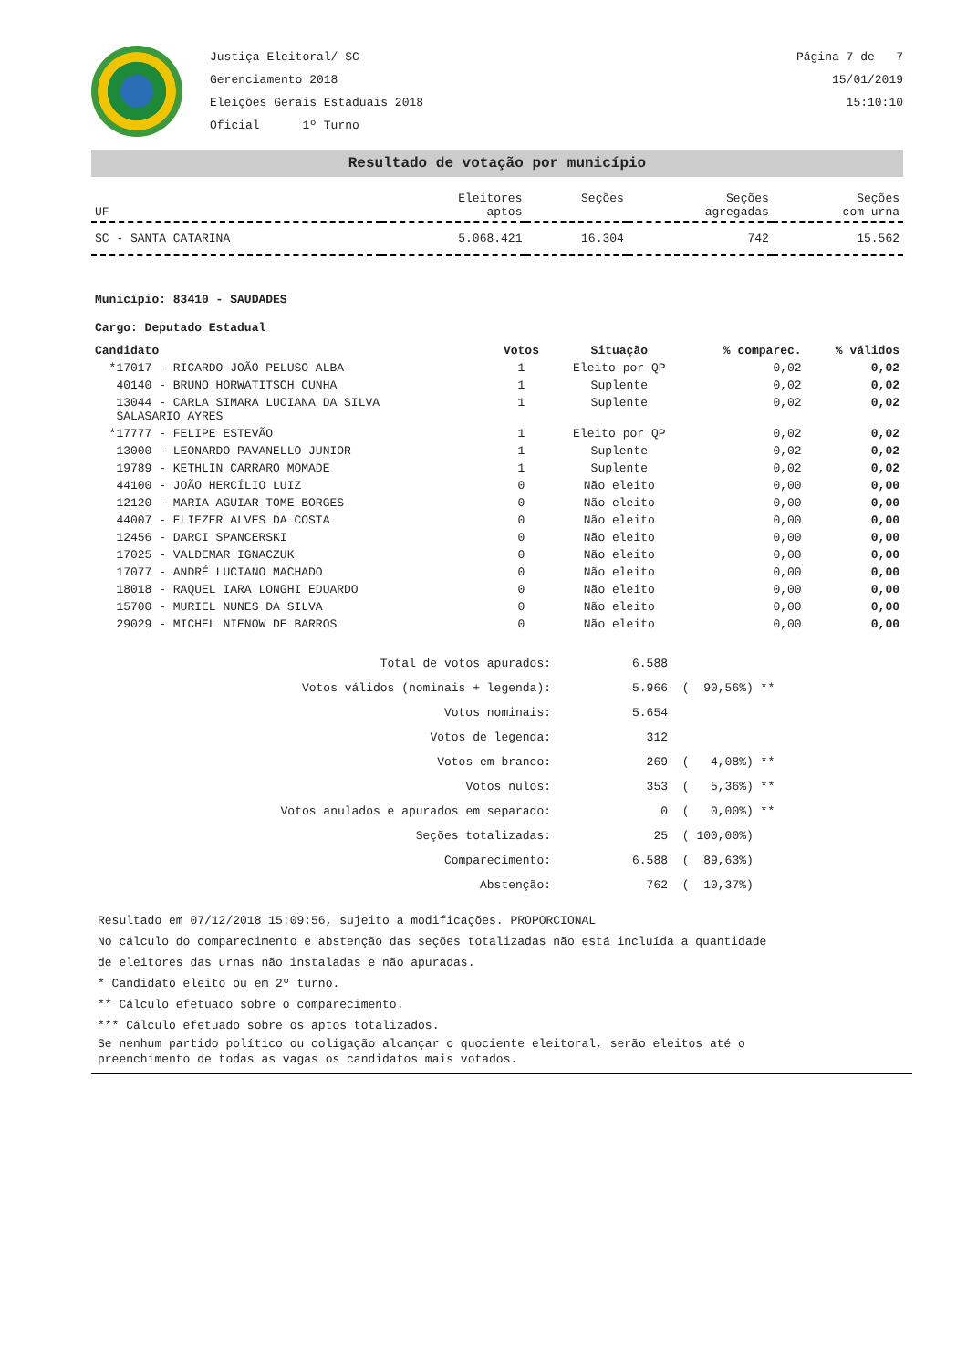Justiça Eleitoral/ SC
Gerenciamento 2018
Eleições Gerais Estaduais 2018
Oficial 1º Turno
Página 7 de 7
15/01/2019
15:10:10
Resultado de votação por município
| UF | Eleitores aptos | Seções | Seções agregadas | Seções com urna |
| --- | --- | --- | --- | --- |
| SC - SANTA CATARINA | 5.068.421 | 16.304 | 742 | 15.562 |
Município: 83410 - SAUDADES
Cargo: Deputado Estadual
| Candidato | Votos | Situação | % comparec. | % válidos |
| --- | --- | --- | --- | --- |
| *17017 - RICARDO JOÃO PELUSO ALBA | 1 | Eleito por QP | 0,02 | 0,02 |
| 40140 - BRUNO HORWATITSCH CUNHA | 1 | Suplente | 0,02 | 0,02 |
| 13044 - CARLA SIMARA LUCIANA DA SILVA SALASARIO AYRES | 1 | Suplente | 0,02 | 0,02 |
| *17777 - FELIPE ESTEVÃO | 1 | Eleito por QP | 0,02 | 0,02 |
| 13000 - LEONARDO PAVANELLO JUNIOR | 1 | Suplente | 0,02 | 0,02 |
| 19789 - KETHLIN CARRARO MOMADE | 1 | Suplente | 0,02 | 0,02 |
| 44100 - JOÃO HERCÍLIO LUIZ | 0 | Não eleito | 0,00 | 0,00 |
| 12120 - MARIA AGUIAR TOME BORGES | 0 | Não eleito | 0,00 | 0,00 |
| 44007 - ELIEZER ALVES DA COSTA | 0 | Não eleito | 0,00 | 0,00 |
| 12456 - DARCI SPANCERSKI | 0 | Não eleito | 0,00 | 0,00 |
| 17025 - VALDEMAR IGNACZUK | 0 | Não eleito | 0,00 | 0,00 |
| 17077 - ANDRÉ LUCIANO MACHADO | 0 | Não eleito | 0,00 | 0,00 |
| 18018 - RAQUEL IARA LONGHI EDUARDO | 0 | Não eleito | 0,00 | 0,00 |
| 15700 - MURIEL NUNES DA SILVA | 0 | Não eleito | 0,00 | 0,00 |
| 29029 - MICHEL NIENOW DE BARROS | 0 | Não eleito | 0,00 | 0,00 |
| Total de votos apurados: | 6.588 | |
| Votos válidos (nominais + legenda): | 5.966 | ( 90,56%) ** |
| Votos nominais: | 5.654 | |
| Votos de legenda: | 312 | |
| Votos em branco: | 269 | ( 4,08%) ** |
| Votos nulos: | 353 | ( 5,36%) ** |
| Votos anulados e apurados em separado: | 0 | ( 0,00%) ** |
| Seções totalizadas: | 25 | ( 100,00%) |
| Comparecimento: | 6.588 | ( 89,63%) |
| Abstenção: | 762 | ( 10,37%) |
Resultado em 07/12/2018 15:09:56, sujeito a modificações. PROPORCIONAL
No cálculo do comparecimento e abstenção das seções totalizadas não está incluída a quantidade
de eleitores das urnas não instaladas e não apuradas.
* Candidato eleito ou em 2º turno.
** Cálculo efetuado sobre o comparecimento.
*** Cálculo efetuado sobre os aptos totalizados.
Se nenhum partido político ou coligação alcançar o quociente eleitoral, serão eleitos até o
preenchimento de todas as vagas os candidatos mais votados.